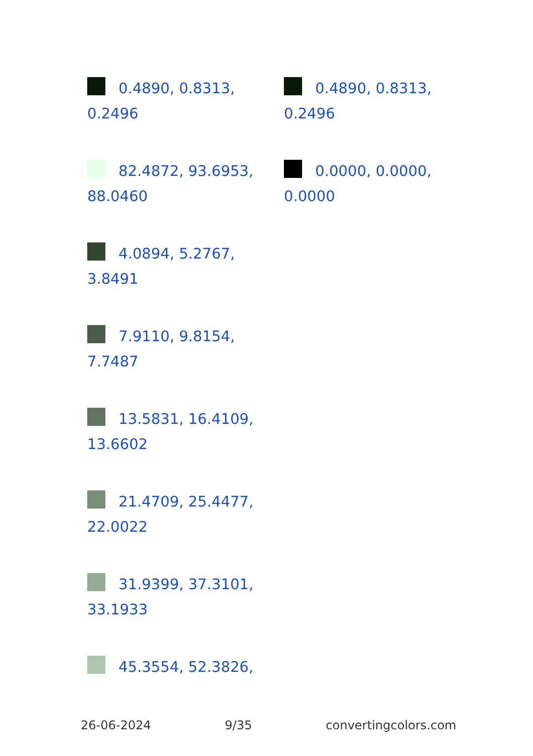0.4890, 0.8313,
0.2496
0.4890, 0.8313,
0.2496
82.4872, 93.6953,
88.0460
0.0000, 0.0000,
0.0000
4.0894, 5.2767,
3.8491
7.9110, 9.8154,
7.7487
13.5831, 16.4109,
13.6602
21.4709, 25.4477,
22.0022
31.9399, 37.3101,
33.1933
45.3554, 52.3826,
26-06-2024 9/35 convertingcolors.com